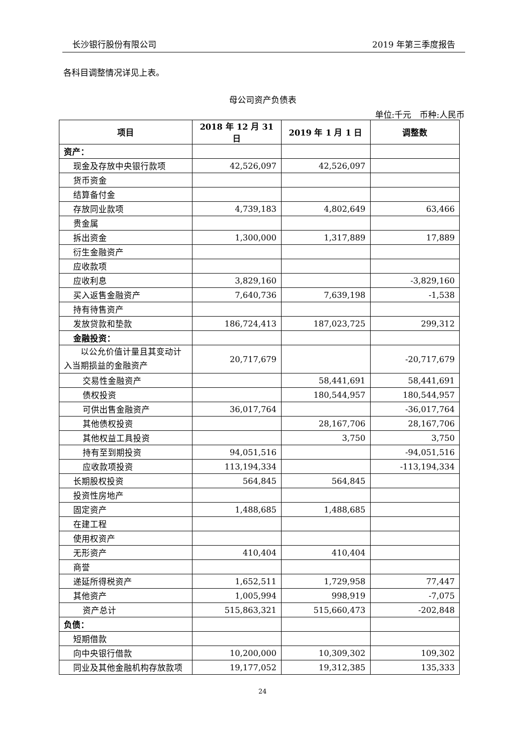长沙银行股份有限公司 2019 年第三季度报告
各科目调整情况详见上表。
母公司资产负债表
单位:千元　币种:人民币
| 项目 | 2018 年 12 月 31 日 | 2019 年 1 月 1 日 | 调整数 |
| --- | --- | --- | --- |
| 资产： | | | |
| 现金及存放中央银行款项 | 42,526,097 | 42,526,097 | |
| 货币资金 | | | |
| 结算备付金 | | | |
| 存放同业款项 | 4,739,183 | 4,802,649 | 63,466 |
| 贵金属 | | | |
| 拆出资金 | 1,300,000 | 1,317,889 | 17,889 |
| 衍生金融资产 | | | |
| 应收款项 | | | |
| 应收利息 | 3,829,160 | | -3,829,160 |
| 买入返售金融资产 | 7,640,736 | 7,639,198 | -1,538 |
| 持有待售资产 | | | |
| 发放贷款和垫款 | 186,724,413 | 187,023,725 | 299,312 |
| 金融投资： | | | |
| 以公允价值计量且其变动计入当期损益的金融资产 | 20,717,679 | | -20,717,679 |
| 交易性金融资产 | | 58,441,691 | 58,441,691 |
| 债权投资 | | 180,544,957 | 180,544,957 |
| 可供出售金融资产 | 36,017,764 | | -36,017,764 |
| 其他债权投资 | | 28,167,706 | 28,167,706 |
| 其他权益工具投资 | | 3,750 | 3,750 |
| 持有至到期投资 | 94,051,516 | | -94,051,516 |
| 应收款项投资 | 113,194,334 | | -113,194,334 |
| 长期股权投资 | 564,845 | 564,845 | |
| 投资性房地产 | | | |
| 固定资产 | 1,488,685 | 1,488,685 | |
| 在建工程 | | | |
| 使用权资产 | | | |
| 无形资产 | 410,404 | 410,404 | |
| 商誉 | | | |
| 递延所得税资产 | 1,652,511 | 1,729,958 | 77,447 |
| 其他资产 | 1,005,994 | 998,919 | -7,075 |
| 资产总计 | 515,863,321 | 515,660,473 | -202,848 |
| 负债： | | | |
| 短期借款 | | | |
| 向中央银行借款 | 10,200,000 | 10,309,302 | 109,302 |
| 同业及其他金融机构存放款项 | 19,177,052 | 19,312,385 | 135,333 |
24